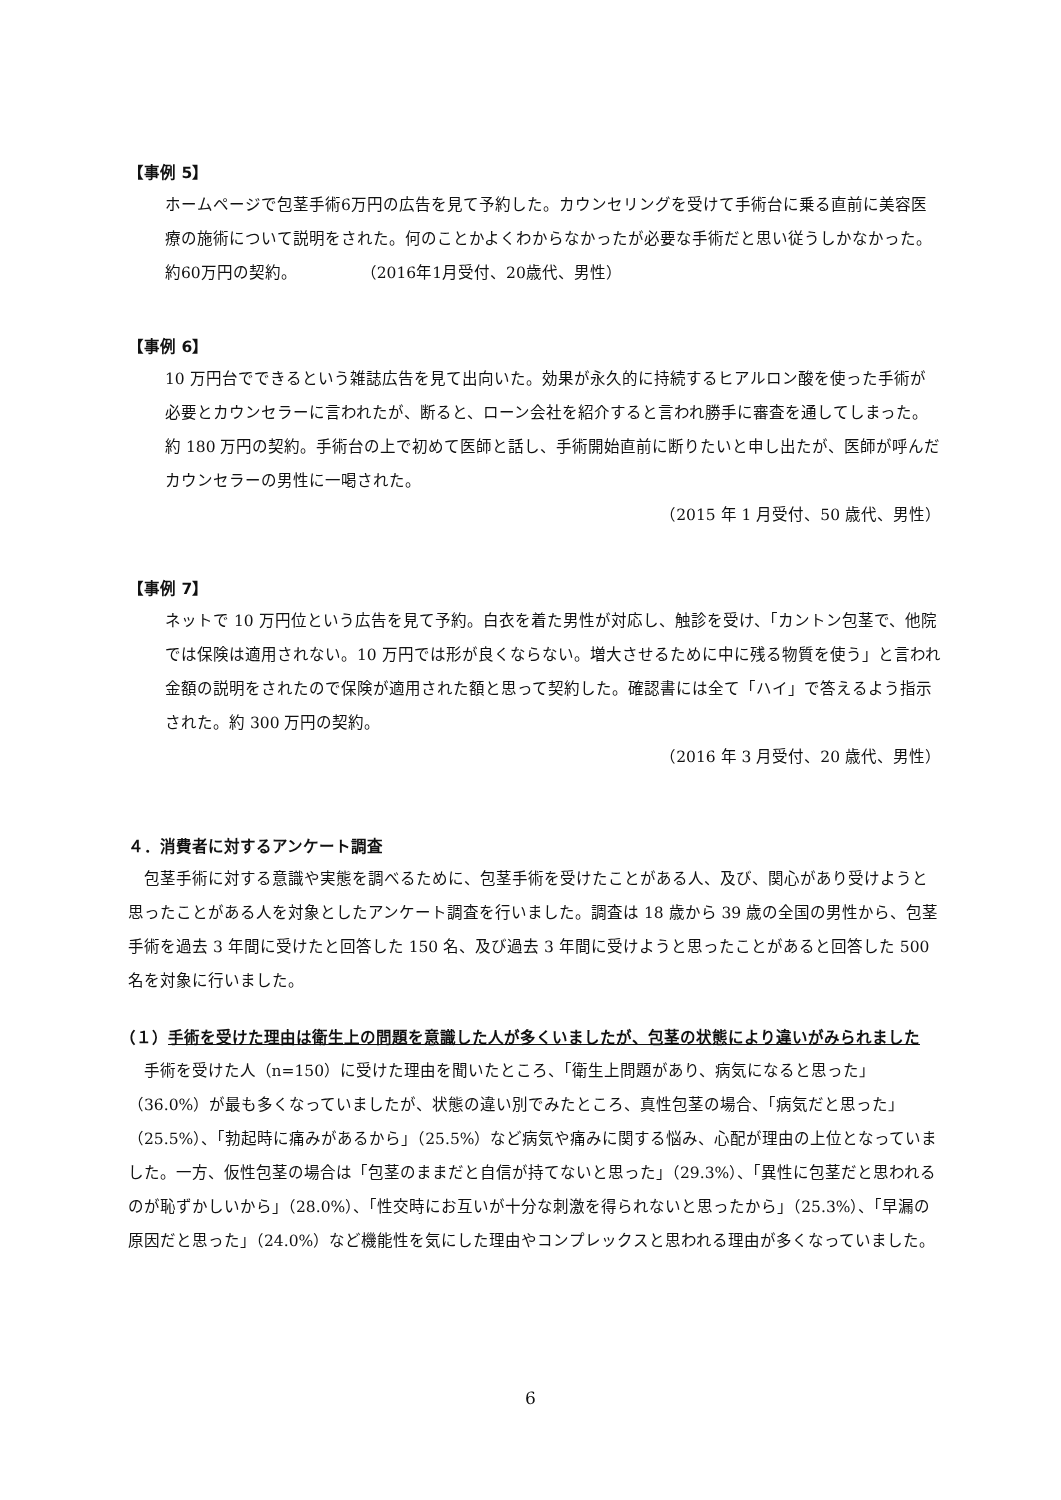【事例 5】
ホームページで包茎手術6万円の広告を見て予約した。カウンセリングを受けて手術台に乗る直前に美容医療の施術について説明をされた。何のことかよくわからなかったが必要な手術だと思い従うしかなかった。約60万円の契約。　　　　　（2016年1月受付、20歳代、男性）
【事例 6】
10 万円台でできるという雑誌広告を見て出向いた。効果が永久的に持続するヒアルロン酸を使った手術が必要とカウンセラーに言われたが、断ると、ローン会社を紹介すると言われ勝手に審査を通してしまった。約 180 万円の契約。手術台の上で初めて医師と話し、手術開始直前に断りたいと申し出たが、医師が呼んだカウンセラーの男性に一喝された。
（2015 年 1 月受付、50 歳代、男性）
【事例 7】
ネットで 10 万円位という広告を見て予約。白衣を着た男性が対応し、触診を受け、「カントン包茎で、他院では保険は適用されない。10 万円では形が良くならない。増大させるために中に残る物質を使う」と言われ金額の説明をされたので保険が適用された額と思って契約した。確認書には全て「ハイ」で答えるよう指示された。約 300 万円の契約。
（2016 年 3 月受付、20 歳代、男性）
４．消費者に対するアンケート調査
包茎手術に対する意識や実態を調べるために、包茎手術を受けたことがある人、及び、関心があり受けようと思ったことがある人を対象としたアンケート調査を行いました。調査は 18 歳から 39 歳の全国の男性から、包茎手術を過去 3 年間に受けたと回答した 150 名、及び過去 3 年間に受けようと思ったことがあると回答した 500 名を対象に行いました。
（１）手術を受けた理由は衛生上の問題を意識した人が多くいましたが、包茎の状態により違いがみられました
手術を受けた人（n=150）に受けた理由を聞いたところ、「衛生上問題があり、病気になると思った」（36.0%）が最も多くなっていましたが、状態の違い別でみたところ、真性包茎の場合、「病気だと思った」（25.5%）、「勃起時に痛みがあるから」（25.5%）など病気や痛みに関する悩み、心配が理由の上位となっていました。一方、仮性包茎の場合は「包茎のままだと自信が持てないと思った」（29.3%）、「異性に包茎だと思われるのが恥ずかしいから」（28.0%）、「性交時にお互いが十分な刺激を得られないと思ったから」（25.3%）、「早漏の原因だと思った」（24.0%）など機能性を気にした理由やコンプレックスと思われる理由が多くなっていました。
6